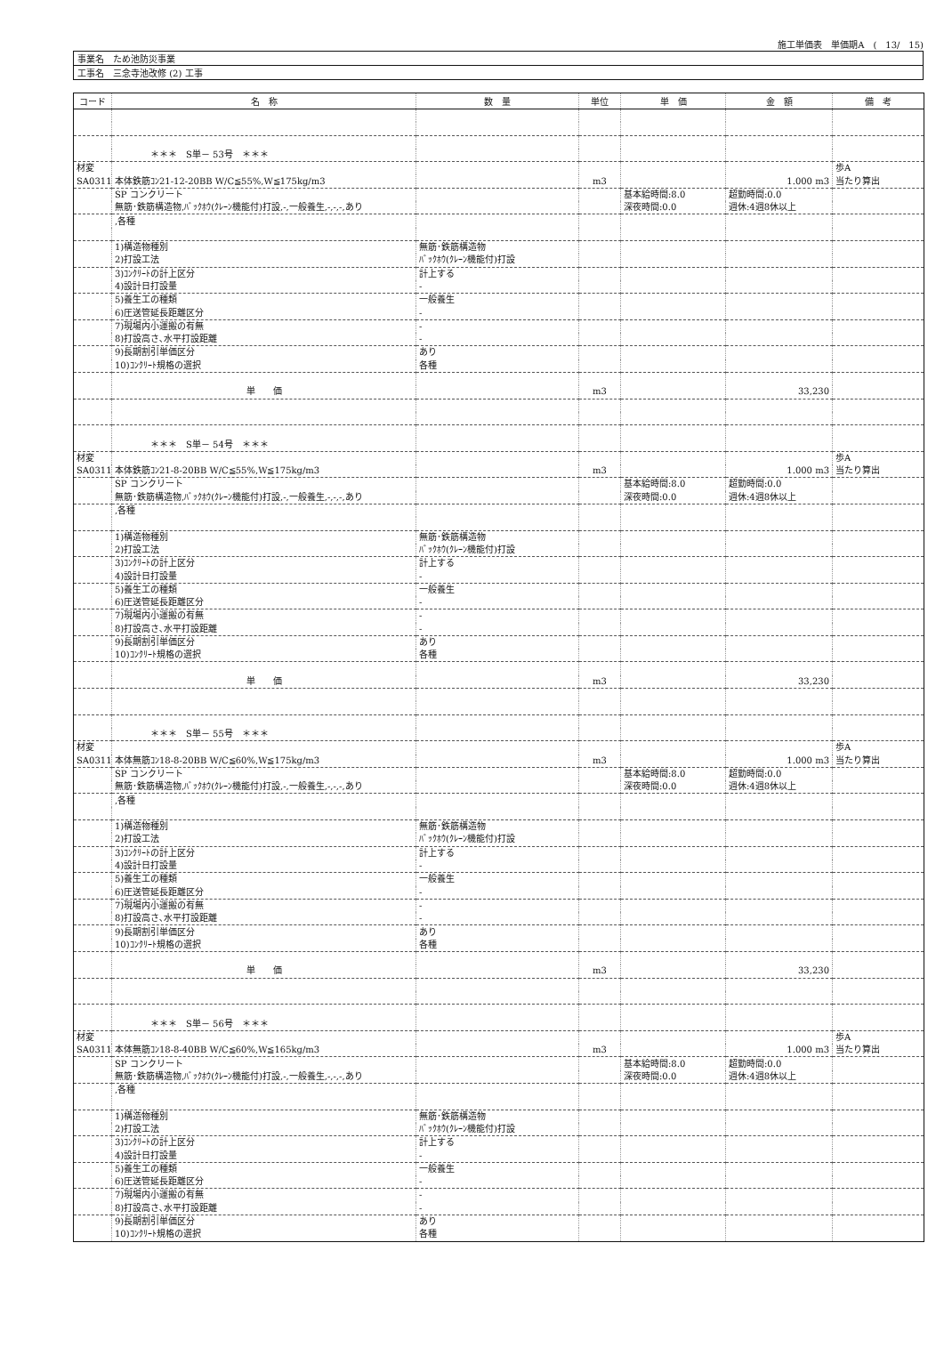施工単価表　単価期A　(　13/　15)
| 事業名 ため池防災事業 |
| 工事名 三念寺池改修 (2) 工事 |
| コード | 名 称 | 数 量 | 単位 | 単 価 | 金 額 | 備 考 |
| --- | --- | --- | --- | --- | --- | --- |
| | ＊＊＊ S単－ 53号 ＊＊＊ | | | | | |
| 材変 | | | | | | 歩A |
| SA0311 | 本体鉄筋ｺﾝ21-12-20BB W/C≦55%,W≦175kg/m3 | | m3 | | 1.000 m3 | 当たり算出 |
| | SP コンクリート | | | 基本給時間:8.0 | 超勤時間:0.0 | |
| | 無筋･鉄筋構造物,ﾊﾞｯｸﾎｳ(ｸﾚｰﾝ機能付)打設,-,一般養生,-,-,-,あり | | | 深夜時間:0.0 | 週休:4週8休以上 | |
| | ,各種 | | | | | |
| | 1)構造物種別 | 無筋･鉄筋構造物 | | | | |
| | 2)打設工法 | ﾊﾞｯｸﾎｳ(ｸﾚｰﾝ機能付)打設 | | | | |
| | 3)ｺﾝｸﾘｰﾄの計上区分 | 計上する | | | | |
| | 4)設計日打設量 | - | | | | |
| | 5)養生工の種類 | 一般養生 | | | | |
| | 6)圧送管延長距離区分 | - | | | | |
| | 7)現場内小運搬の有無 | - | | | | |
| | 8)打設高さ､水平打設距離 | - | | | | |
| | 9)長期割引単価区分 | あり | | | | |
| | 10)ｺﾝｸﾘｰﾄ規格の選択 | 各種 | | | | |
| | 単 価 | | m3 | | 33,230 | |
| | ＊＊＊ S単－ 54号 ＊＊＊ | | | | | |
| 材変 | | | | | | 歩A |
| SA0311 | 本体鉄筋ｺﾝ21-8-20BB W/C≦55%,W≦175kg/m3 | | m3 | | 1.000 m3 | 当たり算出 |
| | SP コンクリート | | | 基本給時間:8.0 | 超勤時間:0.0 | |
| | 無筋･鉄筋構造物,ﾊﾞｯｸﾎｳ(ｸﾚｰﾝ機能付)打設,-,一般養生,-,-,-,あり | | | 深夜時間:0.0 | 週休:4週8休以上 | |
| | ,各種 | | | | | |
| | 1)構造物種別 | 無筋･鉄筋構造物 | | | | |
| | 2)打設工法 | ﾊﾞｯｸﾎｳ(ｸﾚｰﾝ機能付)打設 | | | | |
| | 3)ｺﾝｸﾘｰﾄの計上区分 | 計上する | | | | |
| | 4)設計日打設量 | - | | | | |
| | 5)養生工の種類 | 一般養生 | | | | |
| | 6)圧送管延長距離区分 | - | | | | |
| | 7)現場内小運搬の有無 | - | | | | |
| | 8)打設高さ､水平打設距離 | - | | | | |
| | 9)長期割引単価区分 | あり | | | | |
| | 10)ｺﾝｸﾘｰﾄ規格の選択 | 各種 | | | | |
| | 単 価 | | m3 | | 33,230 | |
| | ＊＊＊ S単－ 55号 ＊＊＊ | | | | | |
| 材変 | | | | | | 歩A |
| SA0311 | 本体無筋ｺﾝ18-8-20BB W/C≦60%,W≦175kg/m3 | | m3 | | 1.000 m3 | 当たり算出 |
| | SP コンクリート | | | 基本給時間:8.0 | 超勤時間:0.0 | |
| | 無筋･鉄筋構造物,ﾊﾞｯｸﾎｳ(ｸﾚｰﾝ機能付)打設,-,一般養生,-,-,-,あり | | | 深夜時間:0.0 | 週休:4週8休以上 | |
| | ,各種 | | | | | |
| | 1)構造物種別 | 無筋･鉄筋構造物 | | | | |
| | 2)打設工法 | ﾊﾞｯｸﾎｳ(ｸﾚｰﾝ機能付)打設 | | | | |
| | 3)ｺﾝｸﾘｰﾄの計上区分 | 計上する | | | | |
| | 4)設計日打設量 | - | | | | |
| | 5)養生工の種類 | 一般養生 | | | | |
| | 6)圧送管延長距離区分 | - | | | | |
| | 7)現場内小運搬の有無 | - | | | | |
| | 8)打設高さ､水平打設距離 | - | | | | |
| | 9)長期割引単価区分 | あり | | | | |
| | 10)ｺﾝｸﾘｰﾄ規格の選択 | 各種 | | | | |
| | 単 価 | | m3 | | 33,230 | |
| | ＊＊＊ S単－ 56号 ＊＊＊ | | | | | |
| 材変 | | | | | | 歩A |
| SA0311 | 本体無筋ｺﾝ18-8-40BB W/C≦60%,W≦165kg/m3 | | m3 | | 1.000 m3 | 当たり算出 |
| | SP コンクリート | | | 基本給時間:8.0 | 超勤時間:0.0 | |
| | 無筋･鉄筋構造物,ﾊﾞｯｸﾎｳ(ｸﾚｰﾝ機能付)打設,-,一般養生,-,-,-,あり | | | 深夜時間:0.0 | 週休:4週8休以上 | |
| | ,各種 | | | | | |
| | 1)構造物種別 | 無筋･鉄筋構造物 | | | | |
| | 2)打設工法 | ﾊﾞｯｸﾎｳ(ｸﾚｰﾝ機能付)打設 | | | | |
| | 3)ｺﾝｸﾘｰﾄの計上区分 | 計上する | | | | |
| | 4)設計日打設量 | - | | | | |
| | 5)養生工の種類 | 一般養生 | | | | |
| | 6)圧送管延長距離区分 | - | | | | |
| | 7)現場内小運搬の有無 | - | | | | |
| | 8)打設高さ､水平打設距離 | - | | | | |
| | 9)長期割引単価区分 | あり | | | | |
| | 10)ｺﾝｸﾘｰﾄ規格の選択 | 各種 | | | | |